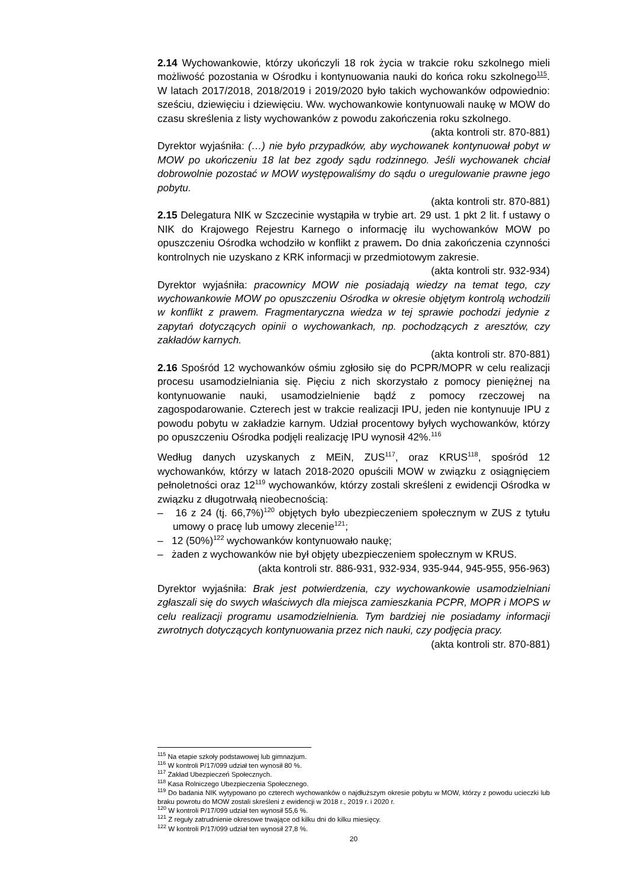2.14 Wychowankowie, którzy ukończyli 18 rok życia w trakcie roku szkolnego mieli możliwość pozostania w Ośrodku i kontynuowania nauki do końca roku szkolnego<sup>115</sup>. W latach 2017/2018, 2018/2019 i 2019/2020 było takich wychowanków odpowiednio: sześciu, dziewięciu i dziewięciu. Ww. wychowankowie kontynuowali naukę w MOW do czasu skreślenia z listy wychowanków z powodu zakończenia roku szkolnego.
(akta kontroli str. 870-881)
Dyrektor wyjaśniła: (…) nie było przypadków, aby wychowanek kontynuował pobyt w MOW po ukończeniu 18 lat bez zgody sądu rodzinnego. Jeśli wychowanek chciał dobrowolnie pozostać w MOW występowaliśmy do sądu o uregulowanie prawne jego pobytu.
(akta kontroli str. 870-881)
2.15 Delegatura NIK w Szczecinie wystąpiła w trybie art. 29 ust. 1 pkt 2 lit. f ustawy o NIK do Krajowego Rejestru Karnego o informację ilu wychowanków MOW po opuszczeniu Ośrodka wchodziło w konflikt z prawem. Do dnia zakończenia czynności kontrolnych nie uzyskano z KRK informacji w przedmiotowym zakresie.
(akta kontroli str. 932-934)
Dyrektor wyjaśniła: pracownicy MOW nie posiadają wiedzy na temat tego, czy wychowankowie MOW po opuszczeniu Ośrodka w okresie objętym kontrolą wchodzili w konflikt z prawem. Fragmentaryczna wiedza w tej sprawie pochodzi jedynie z zapytań dotyczących opinii o wychowankach, np. pochodzących z aresztów, czy zakładów karnych.
(akta kontroli str. 870-881)
2.16 Spośród 12 wychowanków ośmiu zgłosiło się do PCPR/MOPR w celu realizacji procesu usamodzielniania się. Pięciu z nich skorzystało z pomocy pieniężnej na kontynuowanie nauki, usamodzielnienie bądź z pomocy rzeczowej na zagospodarowanie. Czterech jest w trakcie realizacji IPU, jeden nie kontynuuje IPU z powodu pobytu w zakładzie karnym. Udział procentowy byłych wychowanków, którzy po opuszczeniu Ośrodka podjęli realizację IPU wynosił 42%.<sup>116</sup>
Według danych uzyskanych z MEiN, ZUS<sup>117</sup>, oraz KRUS<sup>118</sup>, spośród 12 wychowanków, którzy w latach 2018-2020 opuścili MOW w związku z osiągnięciem pełnoletności oraz 12<sup>119</sup> wychowanków, którzy zostali skreśleni z ewidencji Ośrodka w związku z długotrwałą nieobecnością:
– 16 z 24 (tj. 66,7%)<sup>120</sup> objętych było ubezpieczeniem społecznym w ZUS z tytułu umowy o pracę lub umowy zlecenie<sup>121</sup>;
– 12 (50%)<sup>122</sup> wychowanków kontynuowało naukę;
– żaden z wychowanków nie był objęty ubezpieczeniem społecznym w KRUS.
(akta kontroli str. 886-931, 932-934, 935-944, 945-955, 956-963)
Dyrektor wyjaśniła: Brak jest potwierdzenia, czy wychowankowie usamodzielniani zgłaszali się do swych właściwych dla miejsca zamieszkania PCPR, MOPR i MOPS w celu realizacji programu usamodzielnienia. Tym bardziej nie posiadamy informacji zwrotnych dotyczących kontynuowania przez nich nauki, czy podjęcia pracy.
(akta kontroli str. 870-881)
<sup>115</sup> Na etapie szkoły podstawowej lub gimnazjum.
<sup>116</sup> W kontroli P/17/099 udział ten wynosił 80 %.
<sup>117</sup> Zakład Ubezpieczeń Społecznych.
<sup>118</sup> Kasa Rolniczego Ubezpieczenia Społecznego.
<sup>119</sup> Do badania NIK wytypowano po czterech wychowanków o najdłuższym okresie pobytu w MOW, którzy z powodu ucieczki lub braku powrotu do MOW zostali skreśleni z ewidencji w 2018 r., 2019 r. i 2020 r.
<sup>120</sup> W kontroli P/17/099 udział ten wynosił 55,6 %.
<sup>121</sup> Z reguły zatrudnienie okresowe trwające od kilku dni do kilku miesięcy.
<sup>122</sup> W kontroli P/17/099 udział ten wynosił 27,8 %.
20